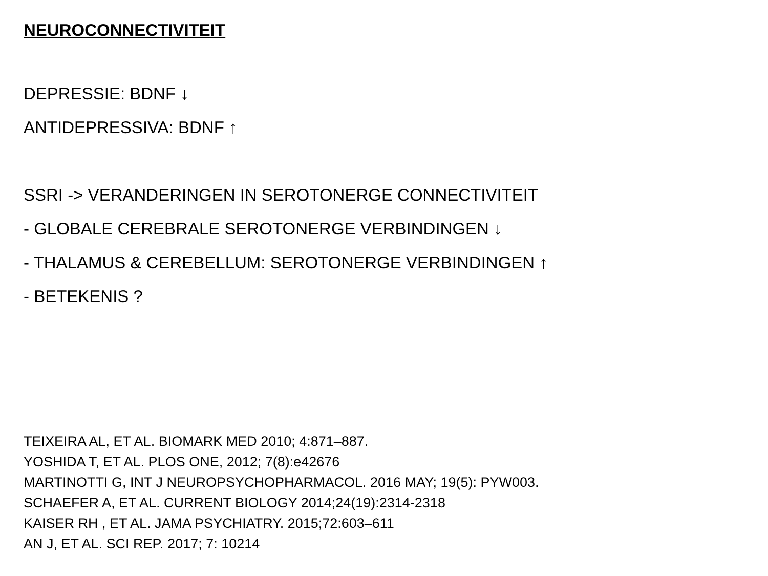NEUROCONNECTIVITEIT
DEPRESSIE: BDNF ↓
ANTIDEPRESSIVA: BDNF ↑
SSRI -> VERANDERINGEN IN SEROTONERGE CONNECTIVITEIT
- GLOBALE CEREBRALE SEROTONERGE VERBINDINGEN ↓
- THALAMUS & CEREBELLUM: SEROTONERGE VERBINDINGEN ↑
- BETEKENIS ?
TEIXEIRA AL, ET AL. BIOMARK MED 2010; 4:871–887.
YOSHIDA T, ET AL. PLOS ONE, 2012; 7(8):e42676
MARTINOTTI G, INT J NEUROPSYCHOPHARMACOL. 2016 MAY; 19(5): PYW003.
SCHAEFER A, ET AL. CURRENT BIOLOGY 2014;24(19):2314-2318
KAISER RH , ET AL. JAMA PSYCHIATRY. 2015;72:603–611
AN J, ET AL. SCI REP. 2017; 7: 10214